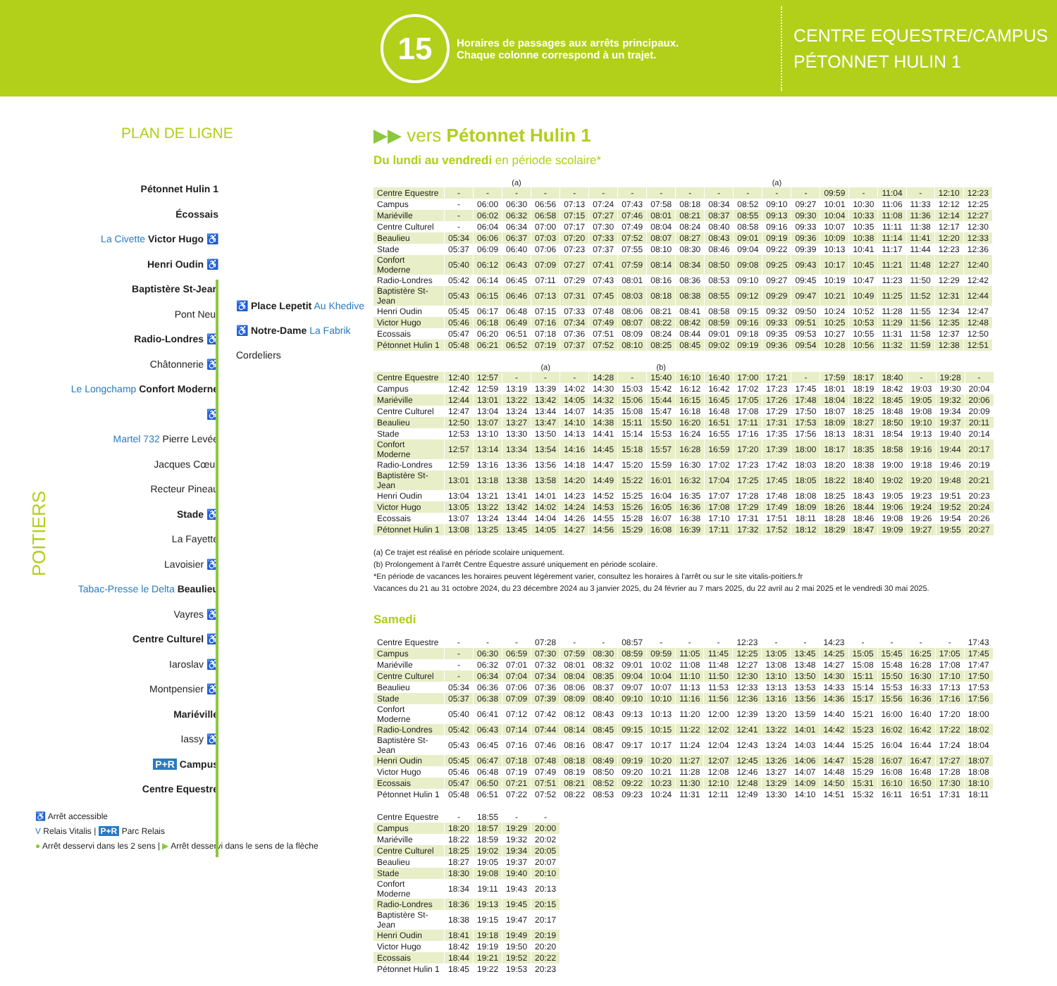15
Horaires de passages aux arrêts principaux.
Chaque colonne correspond à un trajet.
CENTRE EQUESTRE/CAMPUS
PÉTONNET HULIN 1
PLAN DE LIGNE
Pétonnet Hulin 1
Écossais
La Civette Victor Hugo ♿
Henri Oudin ♿
Baptistère St-Jean
Pont Neuf
Radio-Londres ♿
Châtonnerie ♿
Le Longchamp Confort Moderne ♿
Martel 732 Pierre Levée
Jacques Cœur
Recteur Pineau
Stade ♿
La Fayette
Lavoisier ♿
Tabac-Presse le Delta Beaulieu
Vayres ♿
Centre Culturel ♿
Iaroslav ♿
Montpensier ♿
Mariéville
Iassy ♿
P+R Campus
Centre Equestre
♿ Place Lepetit Au Khedive
♿ Notre-Dame La Fabrik
Cordeliers
POITIERS
♿ Arrêt accessible
V Relais Vitalis | P+R Parc Relais
● Arrêt desservi dans les 2 sens | ▶ Arrêt desservi dans le sens de la flèche
▶▶ vers Pétonnet Hulin 1
Du lundi au vendredi en période scolaire*
| | | | (a) | | | | | | | | | (a) | | | | | | | | |
| Centre Equestre | - | - | - | - | - | - | - | - | - | - | - | - | - | 09:59 | - | 11:04 | - | 12:10 | 12:23 | |
| Campus | - | 06:00 | 06:30 | 06:56 | 07:13 | 07:24 | 07:43 | 07:58 | 08:18 | 08:34 | 08:52 | 09:10 | 09:27 | 10:01 | 10:30 | 11:06 | 11:33 | 12:12 | 12:25 | |
| Mariéville | - | 06:02 | 06:32 | 06:58 | 07:15 | 07:27 | 07:46 | 08:01 | 08:21 | 08:37 | 08:55 | 09:13 | 09:30 | 10:04 | 10:33 | 11:08 | 11:36 | 12:14 | 12:27 | |
| Centre Culturel | - | 06:04 | 06:34 | 07:00 | 07:17 | 07:30 | 07:49 | 08:04 | 08:24 | 08:40 | 08:58 | 09:16 | 09:33 | 10:07 | 10:35 | 11:11 | 11:38 | 12:17 | 12:30 | |
| Beaulieu | 05:34 | 06:06 | 06:37 | 07:03 | 07:20 | 07:33 | 07:52 | 08:07 | 08:27 | 08:43 | 09:01 | 09:19 | 09:36 | 10:09 | 10:38 | 11:14 | 11:41 | 12:20 | 12:33 | |
| Stade | 05:37 | 06:09 | 06:40 | 07:06 | 07:23 | 07:37 | 07:55 | 08:10 | 08:30 | 08:46 | 09:04 | 09:22 | 09:39 | 10:13 | 10:41 | 11:17 | 11:44 | 12:23 | 12:36 | |
| Confort Moderne | 05:40 | 06:12 | 06:43 | 07:09 | 07:27 | 07:41 | 07:59 | 08:14 | 08:34 | 08:50 | 09:08 | 09:25 | 09:43 | 10:17 | 10:45 | 11:21 | 11:48 | 12:27 | 12:40 | |
| Radio-Londres | 05:42 | 06:14 | 06:45 | 07:11 | 07:29 | 07:43 | 08:01 | 08:16 | 08:36 | 08:53 | 09:10 | 09:27 | 09:45 | 10:19 | 10:47 | 11:23 | 11:50 | 12:29 | 12:42 | |
| Baptistère St-Jean | 05:43 | 06:15 | 06:46 | 07:13 | 07:31 | 07:45 | 08:03 | 08:18 | 08:38 | 08:55 | 09:12 | 09:29 | 09:47 | 10:21 | 10:49 | 11:25 | 11:52 | 12:31 | 12:44 | |
| Henri Oudin | 05:45 | 06:17 | 06:48 | 07:15 | 07:33 | 07:48 | 08:06 | 08:21 | 08:41 | 08:58 | 09:15 | 09:32 | 09:50 | 10:24 | 10:52 | 11:28 | 11:55 | 12:34 | 12:47 | |
| Victor Hugo | 05:46 | 06:18 | 06:49 | 07:16 | 07:34 | 07:49 | 08:07 | 08:22 | 08:42 | 08:59 | 09:16 | 09:33 | 09:51 | 10:25 | 10:53 | 11:29 | 11:56 | 12:35 | 12:48 | |
| Ecossais | 05:47 | 06:20 | 06:51 | 07:18 | 07:36 | 07:51 | 08:09 | 08:24 | 08:44 | 09:01 | 09:18 | 09:35 | 09:53 | 10:27 | 10:55 | 11:31 | 11:58 | 12:37 | 12:50 | |
| Pétonnet Hulin 1 | 05:48 | 06:21 | 06:52 | 07:19 | 07:37 | 07:52 | 08:10 | 08:25 | 08:45 | 09:02 | 09:19 | 09:36 | 09:54 | 10:28 | 10:56 | 11:32 | 11:59 | 12:38 | 12:51 | |
| | | | | (a) | | | | (b) | | | | | | | | | | | |
| Centre Equestre | 12:40 | 12:57 | - | - | - | 14:28 | - | 15:40 | 16:10 | 16:40 | 17:00 | 17:21 | - | 17:59 | 18:17 | 18:40 | - | 19:28 | - |
| Campus | 12:42 | 12:59 | 13:19 | 13:39 | 14:02 | 14:30 | 15:03 | 15:42 | 16:12 | 16:42 | 17:02 | 17:23 | 17:45 | 18:01 | 18:19 | 18:42 | 19:03 | 19:30 | 20:04 |
| Mariéville | 12:44 | 13:01 | 13:22 | 13:42 | 14:05 | 14:32 | 15:06 | 15:44 | 16:15 | 16:45 | 17:05 | 17:26 | 17:48 | 18:04 | 18:22 | 18:45 | 19:05 | 19:32 | 20:06 |
| Centre Culturel | 12:47 | 13:04 | 13:24 | 13:44 | 14:07 | 14:35 | 15:08 | 15:47 | 16:18 | 16:48 | 17:08 | 17:29 | 17:50 | 18:07 | 18:25 | 18:48 | 19:08 | 19:34 | 20:09 |
| Beaulieu | 12:50 | 13:07 | 13:27 | 13:47 | 14:10 | 14:38 | 15:11 | 15:50 | 16:20 | 16:51 | 17:11 | 17:31 | 17:53 | 18:09 | 18:27 | 18:50 | 19:10 | 19:37 | 20:11 |
| Stade | 12:53 | 13:10 | 13:30 | 13:50 | 14:13 | 14:41 | 15:14 | 15:53 | 16:24 | 16:55 | 17:16 | 17:35 | 17:56 | 18:13 | 18:31 | 18:54 | 19:13 | 19:40 | 20:14 |
| Confort Moderne | 12:57 | 13:14 | 13:34 | 13:54 | 14:16 | 14:45 | 15:18 | 15:57 | 16:28 | 16:59 | 17:20 | 17:39 | 18:00 | 18:17 | 18:35 | 18:58 | 19:16 | 19:44 | 20:17 |
| Radio-Londres | 12:59 | 13:16 | 13:36 | 13:56 | 14:18 | 14:47 | 15:20 | 15:59 | 16:30 | 17:02 | 17:23 | 17:42 | 18:03 | 18:20 | 18:38 | 19:00 | 19:18 | 19:46 | 20:19 |
| Baptistère St-Jean | 13:01 | 13:18 | 13:38 | 13:58 | 14:20 | 14:49 | 15:22 | 16:01 | 16:32 | 17:04 | 17:25 | 17:45 | 18:05 | 18:22 | 18:40 | 19:02 | 19:20 | 19:48 | 20:21 |
| Henri Oudin | 13:04 | 13:21 | 13:41 | 14:01 | 14:23 | 14:52 | 15:25 | 16:04 | 16:35 | 17:07 | 17:28 | 17:48 | 18:08 | 18:25 | 18:43 | 19:05 | 19:23 | 19:51 | 20:23 |
| Victor Hugo | 13:05 | 13:22 | 13:42 | 14:02 | 14:24 | 14:53 | 15:26 | 16:05 | 16:36 | 17:08 | 17:29 | 17:49 | 18:09 | 18:26 | 18:44 | 19:06 | 19:24 | 19:52 | 20:24 |
| Ecossais | 13:07 | 13:24 | 13:44 | 14:04 | 14:26 | 14:55 | 15:28 | 16:07 | 16:38 | 17:10 | 17:31 | 17:51 | 18:11 | 18:28 | 18:46 | 19:08 | 19:26 | 19:54 | 20:26 |
| Pétonnet Hulin 1 | 13:08 | 13:25 | 13:45 | 14:05 | 14:27 | 14:56 | 15:29 | 16:08 | 16:39 | 17:11 | 17:32 | 17:52 | 18:12 | 18:29 | 18:47 | 19:09 | 19:27 | 19:55 | 20:27 |
(a) Ce trajet est réalisé en période scolaire uniquement.
(b) Prolongement à l'arrêt Centre Équestre assuré uniquement en période scolaire.
*En période de vacances les horaires peuvent légèrement varier, consultez les horaires à l'arrêt ou sur le site vitalis-poitiers.fr
Vacances du 21 au 31 octobre 2024, du 23 décembre 2024 au 3 janvier 2025, du 24 février au 7 mars 2025, du 22 avril au 2 mai 2025 et le vendredi 30 mai 2025.
Samedi
| Centre Equestre | - | - | - | 07:28 | - | - | 08:57 | - | - | - | 12:23 | - | - | 14:23 | - | - | - | - | 17:43 |
| Campus | - | 06:30 | 06:59 | 07:30 | 07:59 | 08:30 | 08:59 | 09:59 | 11:05 | 11:45 | 12:25 | 13:05 | 13:45 | 14:25 | 15:05 | 15:45 | 16:25 | 17:05 | 17:45 |
| Mariéville | - | 06:32 | 07:01 | 07:32 | 08:01 | 08:32 | 09:01 | 10:02 | 11:08 | 11:48 | 12:27 | 13:08 | 13:48 | 14:27 | 15:08 | 15:48 | 16:28 | 17:08 | 17:47 |
| Centre Culturel | - | 06:34 | 07:04 | 07:34 | 08:04 | 08:35 | 09:04 | 10:04 | 11:10 | 11:50 | 12:30 | 13:10 | 13:50 | 14:30 | 15:11 | 15:50 | 16:30 | 17:10 | 17:50 |
| Beaulieu | 05:34 | 06:36 | 07:06 | 07:36 | 08:06 | 08:37 | 09:07 | 10:07 | 11:13 | 11:53 | 12:33 | 13:13 | 13:53 | 14:33 | 15:14 | 15:53 | 16:33 | 17:13 | 17:53 |
| Stade | 05:37 | 06:38 | 07:09 | 07:39 | 08:09 | 08:40 | 09:10 | 10:10 | 11:16 | 11:56 | 12:36 | 13:16 | 13:56 | 14:36 | 15:17 | 15:56 | 16:36 | 17:16 | 17:56 |
| Confort Moderne | 05:40 | 06:41 | 07:12 | 07:42 | 08:12 | 08:43 | 09:13 | 10:13 | 11:20 | 12:00 | 12:39 | 13:20 | 13:59 | 14:40 | 15:21 | 16:00 | 16:40 | 17:20 | 18:00 |
| Radio-Londres | 05:42 | 06:43 | 07:14 | 07:44 | 08:14 | 08:45 | 09:15 | 10:15 | 11:22 | 12:02 | 12:41 | 13:22 | 14:01 | 14:42 | 15:23 | 16:02 | 16:42 | 17:22 | 18:02 |
| Baptistère St-Jean | 05:43 | 06:45 | 07:16 | 07:46 | 08:16 | 08:47 | 09:17 | 10:17 | 11:24 | 12:04 | 12:43 | 13:24 | 14:03 | 14:44 | 15:25 | 16:04 | 16:44 | 17:24 | 18:04 |
| Henri Oudin | 05:45 | 06:47 | 07:18 | 07:48 | 08:18 | 08:49 | 09:19 | 10:20 | 11:27 | 12:07 | 12:45 | 13:26 | 14:06 | 14:47 | 15:28 | 16:07 | 16:47 | 17:27 | 18:07 |
| Victor Hugo | 05:46 | 06:48 | 07:19 | 07:49 | 08:19 | 08:50 | 09:20 | 10:21 | 11:28 | 12:08 | 12:46 | 13:27 | 14:07 | 14:48 | 15:29 | 16:08 | 16:48 | 17:28 | 18:08 |
| Ecossais | 05:47 | 06:50 | 07:21 | 07:51 | 08:21 | 08:52 | 09:22 | 10:23 | 11:30 | 12:10 | 12:48 | 13:29 | 14:09 | 14:50 | 15:31 | 16:10 | 16:50 | 17:30 | 18:10 |
| Pétonnet Hulin 1 | 05:48 | 06:51 | 07:22 | 07:52 | 08:22 | 08:53 | 09:23 | 10:24 | 11:31 | 12:11 | 12:49 | 13:30 | 14:10 | 14:51 | 15:32 | 16:11 | 16:51 | 17:31 | 18:11 |
| Centre Equestre | - | 18:55 | - | - |
| Campus | 18:20 | 18:57 | 19:29 | 20:00 |
| Mariéville | 18:22 | 18:59 | 19:32 | 20:02 |
| Centre Culturel | 18:25 | 19:02 | 19:34 | 20:05 |
| Beaulieu | 18:27 | 19:05 | 19:37 | 20:07 |
| Stade | 18:30 | 19:08 | 19:40 | 20:10 |
| Confort Moderne | 18:34 | 19:11 | 19:43 | 20:13 |
| Radio-Londres | 18:36 | 19:13 | 19:45 | 20:15 |
| Baptistère St-Jean | 18:38 | 19:15 | 19:47 | 20:17 |
| Henri Oudin | 18:41 | 19:18 | 19:49 | 20:19 |
| Victor Hugo | 18:42 | 19:19 | 19:50 | 20:20 |
| Ecossais | 18:44 | 19:21 | 19:52 | 20:22 |
| Pétonnet Hulin 1 | 18:45 | 19:22 | 19:53 | 20:23 |